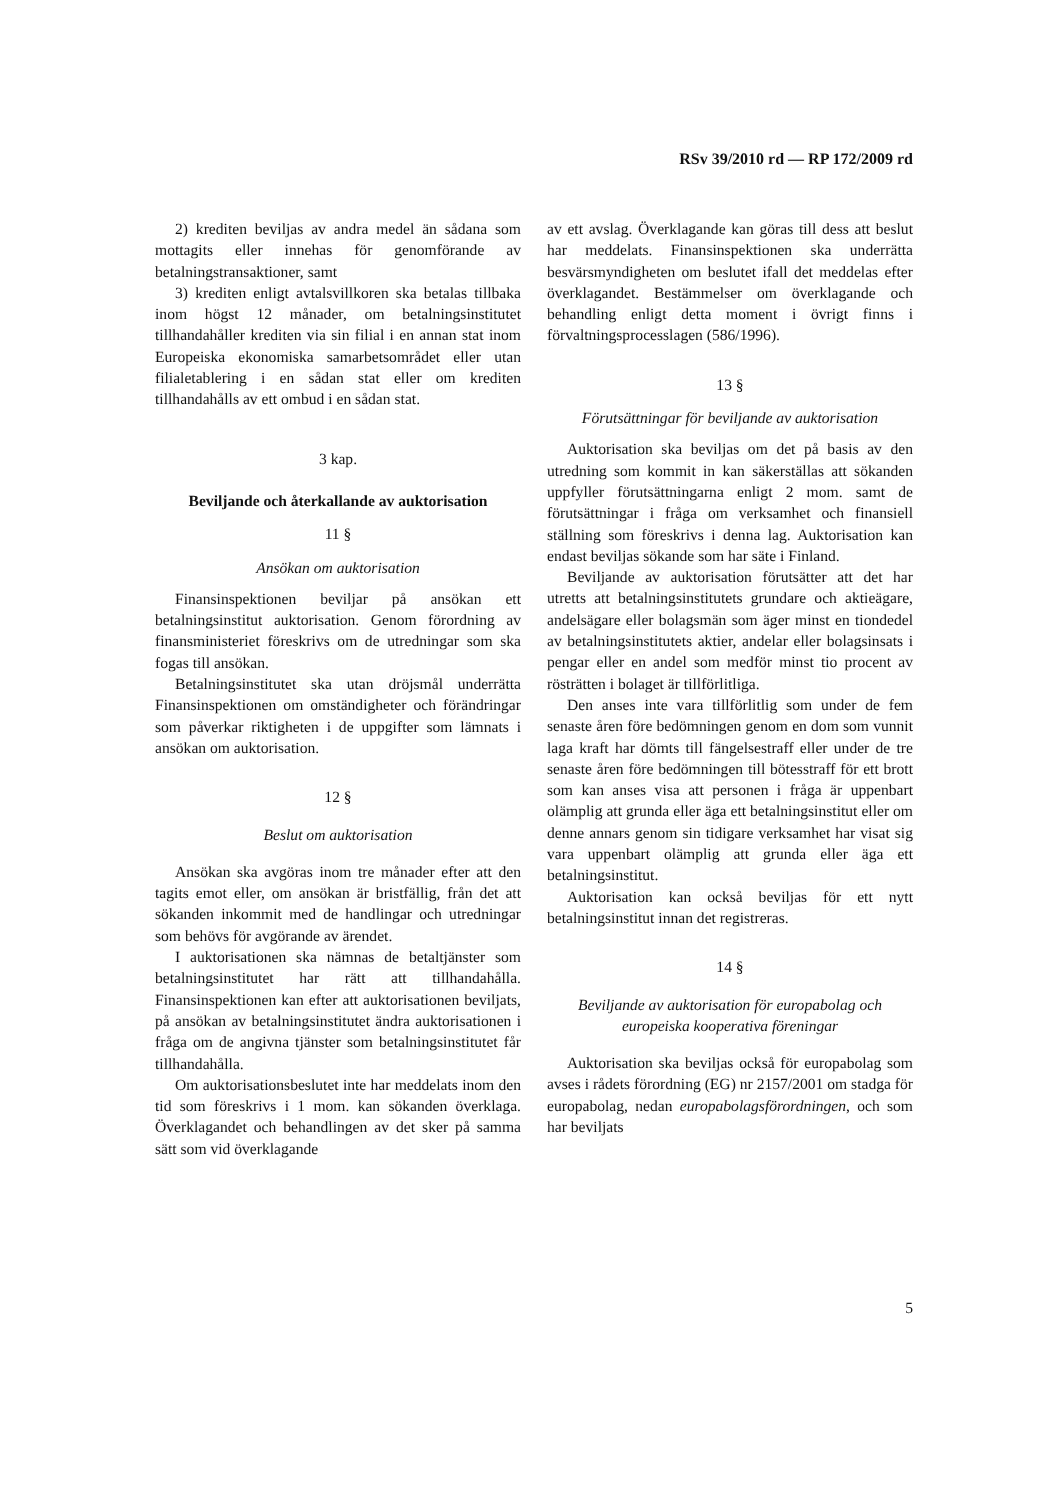RSv 39/2010 rd — RP 172/2009 rd
2) krediten beviljas av andra medel än sådana som mottagits eller innehas för genomförande av betalningstransaktioner, samt
3) krediten enligt avtalsvillkoren ska betalas tillbaka inom högst 12 månader, om betalningsinstitutet tillhandahåller krediten via sin filial i en annan stat inom Europeiska ekonomiska samarbetsområdet eller utan filialetablering i en sådan stat eller om krediten tillhandahålls av ett ombud i en sådan stat.
3 kap.
Beviljande och återkallande av auktorisation
11 §
Ansökan om auktorisation
Finansinspektionen beviljar på ansökan ett betalningsinstitut auktorisation. Genom förordning av finansministeriet föreskrivs om de utredningar som ska fogas till ansökan.
Betalningsinstitutet ska utan dröjsmål underrätta Finansinspektionen om omständigheter och förändringar som påverkar riktigheten i de uppgifter som lämnats i ansökan om auktorisation.
12 §
Beslut om auktorisation
Ansökan ska avgöras inom tre månader efter att den tagits emot eller, om ansökan är bristfällig, från det att sökanden inkommit med de handlingar och utredningar som behövs för avgörande av ärendet.
I auktorisationen ska nämnas de betaltjänster som betalningsinstitutet har rätt att tillhandahålla. Finansinspektionen kan efter att auktorisationen beviljats, på ansökan av betalningsinstitutet ändra auktorisationen i fråga om de angivna tjänster som betalningsinstitutet får tillhandahålla.
Om auktorisationsbeslutet inte har meddelats inom den tid som föreskrivs i 1 mom. kan sökanden överklaga. Överklagandet och behandlingen av det sker på samma sätt som vid överklagande
av ett avslag. Överklagande kan göras till dess att beslut har meddelats. Finansinspektionen ska underrätta besvärsmyndigheten om beslutet ifall det meddelas efter överklagandet. Bestämmelser om överklagande och behandling enligt detta moment i övrigt finns i förvaltningsprocesslagen (586/1996).
13 §
Förutsättningar för beviljande av auktorisation
Auktorisation ska beviljas om det på basis av den utredning som kommit in kan säkerställas att sökanden uppfyller förutsättningarna enligt 2 mom. samt de förutsättningar i fråga om verksamhet och finansiell ställning som föreskrivs i denna lag. Auktorisation kan endast beviljas sökande som har säte i Finland.
Beviljande av auktorisation förutsätter att det har utretts att betalningsinstitutets grundare och aktieägare, andelsägare eller bolagsmän som äger minst en tiondedel av betalningsinstitutets aktier, andelar eller bolagsinsats i pengar eller en andel som medför minst tio procent av rösträtten i bolaget är tillförlitliga.
Den anses inte vara tillförlitlig som under de fem senaste åren före bedömningen genom en dom som vunnit laga kraft har dömts till fängelsestraff eller under de tre senaste åren före bedömningen till bötesstraff för ett brott som kan anses visa att personen i fråga är uppenbart olämplig att grunda eller äga ett betalningsinstitut eller om denne annars genom sin tidigare verksamhet har visat sig vara uppenbart olämplig att grunda eller äga ett betalningsinstitut.
Auktorisation kan också beviljas för ett nytt betalningsinstitut innan det registreras.
14 §
Beviljande av auktorisation för europabolag och europeiska kooperativa föreningar
Auktorisation ska beviljas också för europabolag som avses i rådets förordning (EG) nr 2157/2001 om stadga för europabolag, nedan europabolagsförordningen, och som har beviljats
5